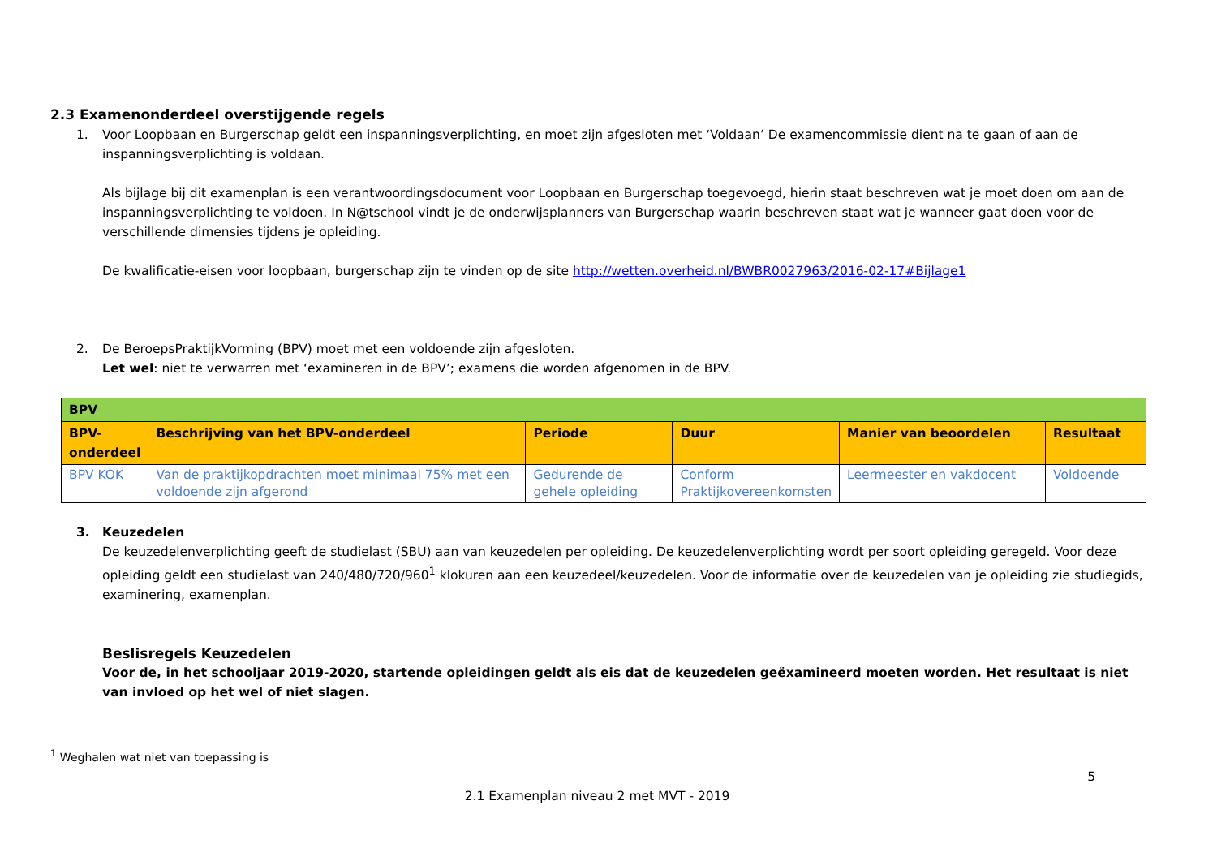2.3 Examenonderdeel overstijgende regels
1. Voor Loopbaan en Burgerschap geldt een inspanningsverplichting, en moet zijn afgesloten met ‘Voldaan’ De examencommissie dient na te gaan of aan de inspanningsverplichting is voldaan.
Als bijlage bij dit examenplan is een verantwoordingsdocument voor Loopbaan en Burgerschap toegevoegd, hierin staat beschreven wat je moet doen om aan de inspanningsverplichting te voldoen. In N@tschool vindt je de onderwijsplanners van Burgerschap waarin beschreven staat wat je wanneer gaat doen voor de verschillende dimensies tijdens je opleiding.
De kwalificatie-eisen voor loopbaan, burgerschap zijn te vinden op de site http://wetten.overheid.nl/BWBR0027963/2016-02-17#Bijlage1
2. De BeroepsPraktijkVorming (BPV) moet met een voldoende zijn afgesloten.
Let wel: niet te verwarren met ‘examineren in de BPV’; examens die worden afgenomen in de BPV.
| BPV | | | | | |
| BPV- onderdeel | Beschrijving van het BPV-onderdeel | Periode | Duur | Manier van beoordelen | Resultaat |
| BPV KOK | Van de praktijkopdrachten moet minimaal 75% met een voldoende zijn afgerond | Gedurende de gehele opleiding | Conform Praktijkovereenkomsten | Leermeester en vakdocent | Voldoende |
3. Keuzedelen
De keuzedelenverplichting geeft de studielast (SBU) aan van keuzedelen per opleiding. De keuzedelenverplichting wordt per soort opleiding geregeld. Voor deze opleiding geldt een studielast van 240/480/720/960<sup>1</sup> klokuren aan een keuzedeel/keuzedelen. Voor de informatie over de keuzedelen van je opleiding zie studiegids, examinering, examenplan.
Beslisregels Keuzedelen
Voor de, in het schooljaar 2019-2020, startende opleidingen geldt als eis dat de keuzedelen geëxamineerd moeten worden. Het resultaat is niet van invloed op het wel of niet slagen.
<sup>1</sup> Weghalen wat niet van toepassing is
5
2.1 Examenplan niveau 2 met MVT - 2019